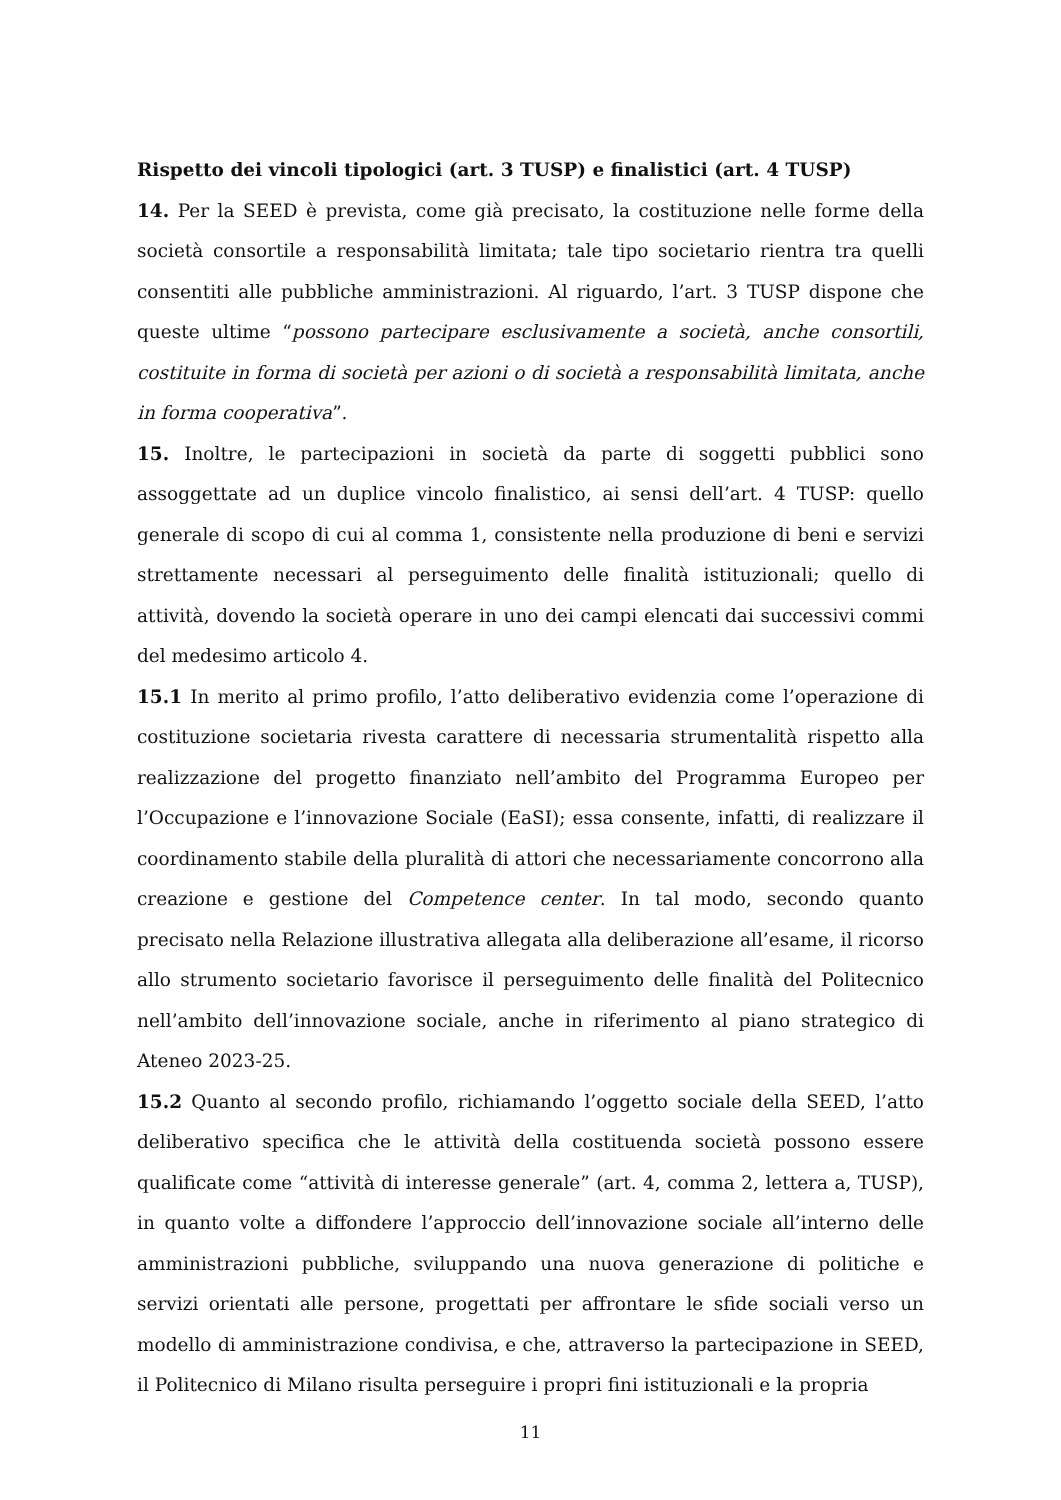Rispetto dei vincoli tipologici (art. 3 TUSP) e finalistici (art. 4 TUSP)
14. Per la SEED è prevista, come già precisato, la costituzione nelle forme della società consortile a responsabilità limitata; tale tipo societario rientra tra quelli consentiti alle pubbliche amministrazioni. Al riguardo, l’art. 3 TUSP dispone che queste ultime “possono partecipare esclusivamente a società, anche consortili, costituite in forma di società per azioni o di società a responsabilità limitata, anche in forma cooperativa”.
15. Inoltre, le partecipazioni in società da parte di soggetti pubblici sono assoggettate ad un duplice vincolo finalistico, ai sensi dell’art. 4 TUSP: quello generale di scopo di cui al comma 1, consistente nella produzione di beni e servizi strettamente necessari al perseguimento delle finalità istituzionali; quello di attività, dovendo la società operare in uno dei campi elencati dai successivi commi del medesimo articolo 4.
15.1 In merito al primo profilo, l’atto deliberativo evidenzia come l’operazione di costituzione societaria rivesta carattere di necessaria strumentalità rispetto alla realizzazione del progetto finanziato nell’ambito del Programma Europeo per l’Occupazione e l’innovazione Sociale (EaSI); essa consente, infatti, di realizzare il coordinamento stabile della pluralità di attori che necessariamente concorrono alla creazione e gestione del Competence center. In tal modo, secondo quanto precisato nella Relazione illustrativa allegata alla deliberazione all’esame, il ricorso allo strumento societario favorisce il perseguimento delle finalità del Politecnico nell’ambito dell’innovazione sociale, anche in riferimento al piano strategico di Ateneo 2023-25.
15.2 Quanto al secondo profilo, richiamando l’oggetto sociale della SEED, l’atto deliberativo specifica che le attività della costituenda società possono essere qualificate come “attività di interesse generale” (art. 4, comma 2, lettera a, TUSP), in quanto volte a diffondere l’approccio dell’innovazione sociale all’interno delle amministrazioni pubbliche, sviluppando una nuova generazione di politiche e servizi orientati alle persone, progettati per affrontare le sfide sociali verso un modello di amministrazione condivisa, e che, attraverso la partecipazione in SEED, il Politecnico di Milano risulta perseguire i propri fini istituzionali e la propria
11